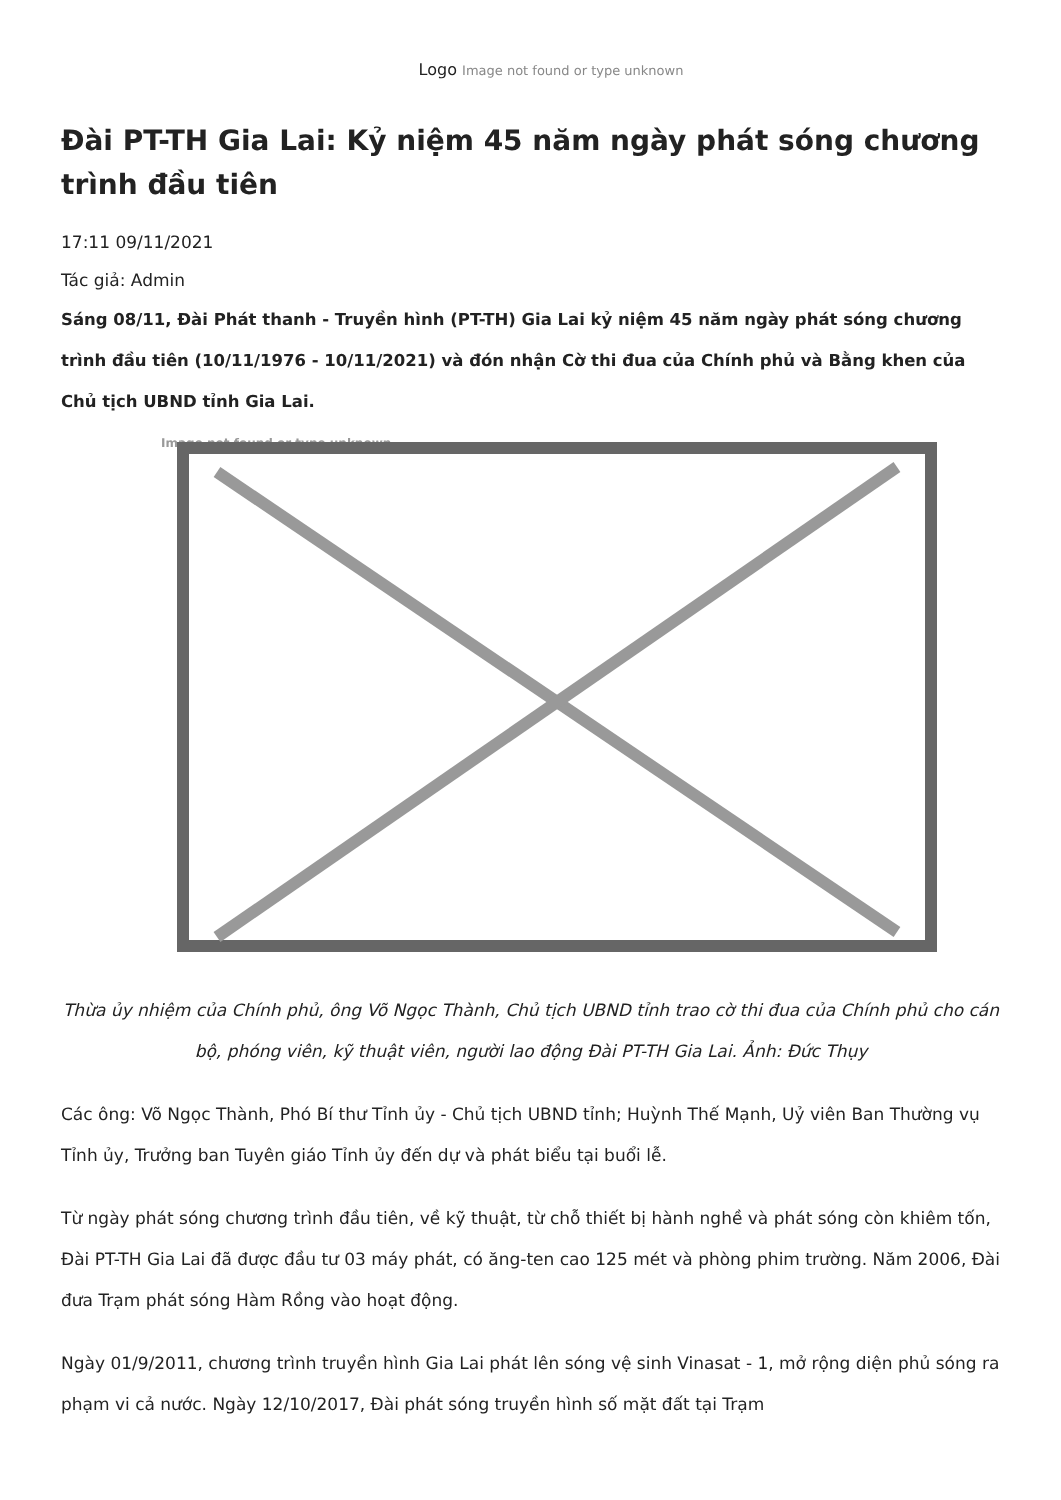Logo Image not found or type unknown
Đài PT-TH Gia Lai: Kỷ niệm 45 năm ngày phát sóng chương trình đầu tiên
17:11 09/11/2021
Tác giả: Admin
Sáng 08/11, Đài Phát thanh - Truyền hình (PT-TH) Gia Lai kỷ niệm 45 năm ngày phát sóng chương trình đầu tiên (10/11/1976 - 10/11/2021) và đón nhận Cờ thi đua của Chính phủ và Bằng khen của Chủ tịch UBND tỉnh Gia Lai.
Image not found or type unknown
Thừa ủy nhiệm của Chính phủ, ông Võ Ngọc Thành, Chủ tịch UBND tỉnh trao cờ thi đua của Chính phủ cho cán bộ, phóng viên, kỹ thuật viên, người lao động Đài PT-TH Gia Lai. Ảnh: Đức Thụy
Các ông: Võ Ngọc Thành, Phó Bí thư Tỉnh ủy - Chủ tịch UBND tỉnh; Huỳnh Thế Mạnh, Uỷ viên Ban Thường vụ Tỉnh ủy, Trưởng ban Tuyên giáo Tỉnh ủy đến dự và phát biểu tại buổi lễ.
Từ ngày phát sóng chương trình đầu tiên, về kỹ thuật, từ chỗ thiết bị hành nghề và phát sóng còn khiêm tốn, Đài PT-TH Gia Lai đã được đầu tư 03 máy phát, có ăng-ten cao 125 mét và phòng phim trường. Năm 2006, Đài đưa Trạm phát sóng Hàm Rồng vào hoạt động.
Ngày 01/9/2011, chương trình truyền hình Gia Lai phát lên sóng vệ sinh Vinasat - 1, mở rộng diện phủ sóng ra phạm vi cả nước. Ngày 12/10/2017, Đài phát sóng truyền hình số mặt đất tại Trạm